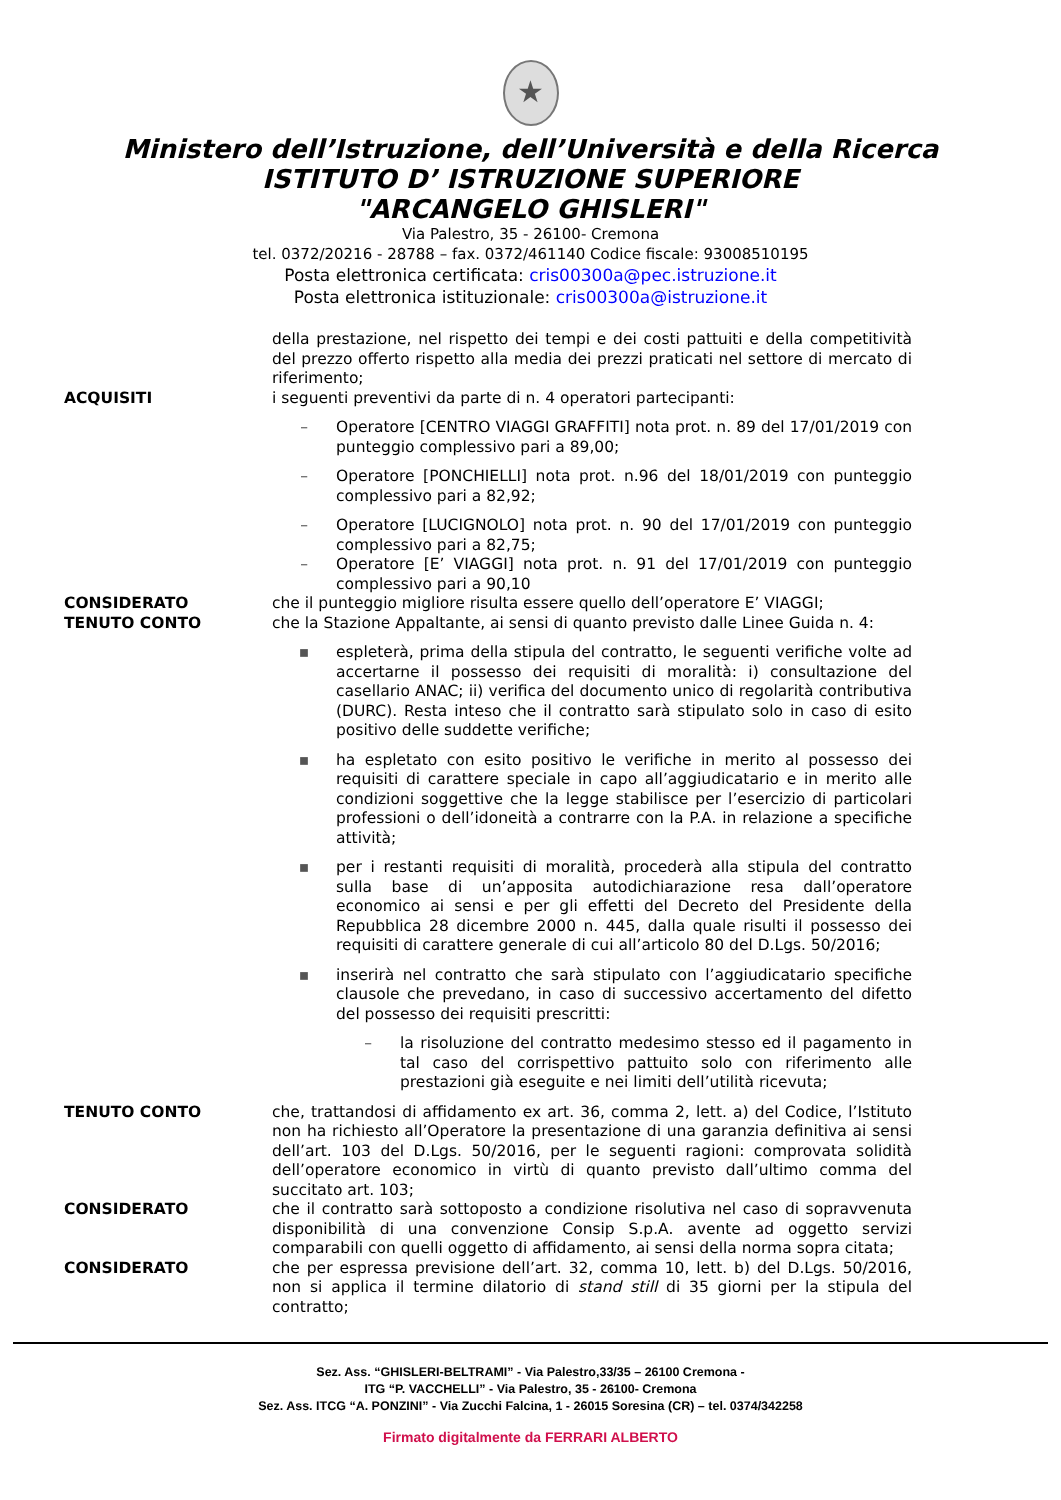★
Ministero dell’Istruzione, dell’Università e della Ricerca
ISTITUTO D’ ISTRUZIONE SUPERIORE
"ARCANGELO GHISLERI"
Via Palestro, 35 - 26100- Cremona
tel. 0372/20216 - 28788 – fax. 0372/461140 Codice fiscale: 93008510195
Posta elettronica certificata: cris00300a@pec.istruzione.it
Posta elettronica istituzionale: cris00300a@istruzione.it
della prestazione, nel rispetto dei tempi e dei costi pattuiti e della competitività del prezzo offerto rispetto alla media dei prezzi praticati nel settore di mercato di riferimento;
ACQUISITI i seguenti preventivi da parte di n. 4 operatori partecipanti:
– Operatore [CENTRO VIAGGI GRAFFITI] nota prot. n. 89 del 17/01/2019 con punteggio complessivo pari a 89,00;
– Operatore [PONCHIELLI] nota prot. n.96 del 18/01/2019 con punteggio complessivo pari a 82,92;
– Operatore [LUCIGNOLO] nota prot. n. 90 del 17/01/2019 con punteggio complessivo pari a 82,75;
– Operatore [E’ VIAGGI] nota prot. n. 91 del 17/01/2019 con punteggio complessivo pari a 90,10
CONSIDERATO che il punteggio migliore risulta essere quello dell’operatore E’ VIAGGI;
TENUTO CONTO che la Stazione Appaltante, ai sensi di quanto previsto dalle Linee Guida n. 4:
▪ espleterà, prima della stipula del contratto, le seguenti verifiche volte ad accertarne il possesso dei requisiti di moralità: i) consultazione del casellario ANAC; ii) verifica del documento unico di regolarità contributiva (DURC). Resta inteso che il contratto sarà stipulato solo in caso di esito positivo delle suddette verifiche;
▪ ha espletato con esito positivo le verifiche in merito al possesso dei requisiti di carattere speciale in capo all’aggiudicatario e in merito alle condizioni soggettive che la legge stabilisce per l’esercizio di particolari professioni o dell’idoneità a contrarre con la P.A. in relazione a specifiche attività;
▪ per i restanti requisiti di moralità, procederà alla stipula del contratto sulla base di un’apposita autodichiarazione resa dall’operatore economico ai sensi e per gli effetti del Decreto del Presidente della Repubblica 28 dicembre 2000 n. 445, dalla quale risulti il possesso dei requisiti di carattere generale di cui all’articolo 80 del D.Lgs. 50/2016;
▪ inserirà nel contratto che sarà stipulato con l’aggiudicatario specifiche clausole che prevedano, in caso di successivo accertamento del difetto del possesso dei requisiti prescritti:
– la risoluzione del contratto medesimo stesso ed il pagamento in tal caso del corrispettivo pattuito solo con riferimento alle prestazioni già eseguite e nei limiti dell’utilità ricevuta;
TENUTO CONTO che, trattandosi di affidamento ex art. 36, comma 2, lett. a) del Codice, l’Istituto non ha richiesto all’Operatore la presentazione di una garanzia definitiva ai sensi dell’art. 103 del D.Lgs. 50/2016, per le seguenti ragioni: comprovata solidità dell’operatore economico in virtù di quanto previsto dall’ultimo comma del succitato art. 103;
CONSIDERATO che il contratto sarà sottoposto a condizione risolutiva nel caso di sopravvenuta disponibilità di una convenzione Consip S.p.A. avente ad oggetto servizi comparabili con quelli oggetto di affidamento, ai sensi della norma sopra citata;
CONSIDERATO che per espressa previsione dell’art. 32, comma 10, lett. b) del D.Lgs. 50/2016, non si applica il termine dilatorio di stand still di 35 giorni per la stipula del contratto;
Sez. Ass. “GHISLERI-BELTRAMI” - Via Palestro,33/35 – 26100 Cremona -
ITG “P. VACCHELLI” - Via Palestro, 35 - 26100- Cremona
Sez. Ass. ITCG “A. PONZINI” - Via Zucchi Falcina, 1 - 26015 Soresina (CR) – tel. 0374/342258
Firmato digitalmente da FERRARI ALBERTO